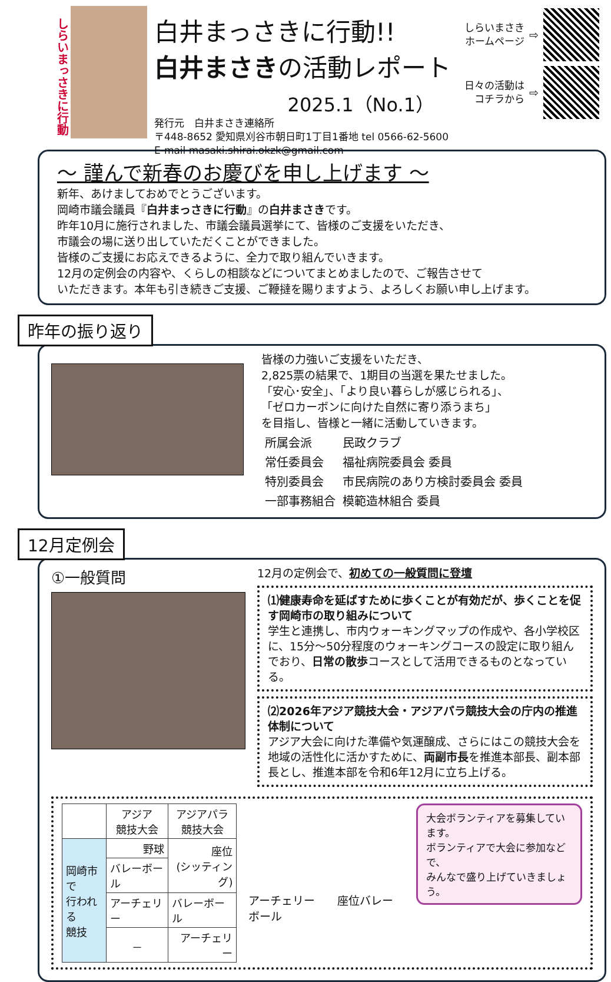しらいまっさきに行動
白井まっさきに行動!!
白井まさきの活動レポート
2025.1（No.1）
発行元　白井まさき連絡所
〒448-8652 愛知県刈谷市朝日町1丁目1番地 tel 0566-62-5600
E-mail masaki.shirai.okzk@gmail.com
しらいまさき
ホームページ ⇨
日々の活動は
コチラから ⇨
～ 謹んで新春のお慶びを申し上げます ～
新年、あけましておめでとうございます。
岡崎市議会議員『白井まっさきに行動』の白井まさきです。
昨年10月に施行されました、市議会議員選挙にて、皆様のご支援をいただき、
市議会の場に送り出していただくことができました。
皆様のご支援にお応えできるように、全力で取り組んでいきます。
12月の定例会の内容や、くらしの相談などについてまとめましたので、ご報告させて
いただきます。本年も引き続きご支援、ご鞭撻を賜りますよう、よろしくお願い申し上げます。
昨年の振り返り
皆様の力強いご支援をいただき、
2,825票の結果で、1期目の当選を果たせました。
「安心･安全」、「より良い暮らしが感じられる」、
「ゼロカーボンに向けた自然に寄り添うまち」
を目指し、皆様と一緒に活動していきます。
| 所属会派 | 民政クラブ |
| 常任委員会 | 福祉病院委員会 委員 |
| 特別委員会 | 市民病院のあり方検討委員会 委員 |
| 一部事務組合 | 模範造林組合 委員 |
12月定例会
①一般質問
12月の定例会で、初めての一般質問に登壇
⑴健康寿命を延ばすために歩くことが有効だが、歩くことを促す岡崎市の取り組みについて
学生と連携し、市内ウォーキングマップの作成や、各小学校区に、15分～50分程度のウォーキングコースの設定に取り組んでおり、日常の散歩コースとして活用できるものとなっている。
⑵2026年アジア競技大会・アジアパラ競技大会の庁内の推進体制について
アジア大会に向けた準備や気運醸成、さらにはこの競技大会を地域の活性化に活かすために、両副市長を推進本部長、副本部長とし、推進本部を令和6年12月に立ち上げる。
| | アジア 競技大会 | アジアパラ 競技大会 |
| --- | --- | --- |
| 岡崎市で 行われる 競技 | 野球 | 座位 (シッティング) |
| | バレーボール | |
| | アーチェリー | バレーボール |
| | － | アーチェリー |
アーチェリー　　座位バレーボール
大会ボランティアを募集しています。
ボランティアで大会に参加などで、
みんなで盛り上げていきましょう。